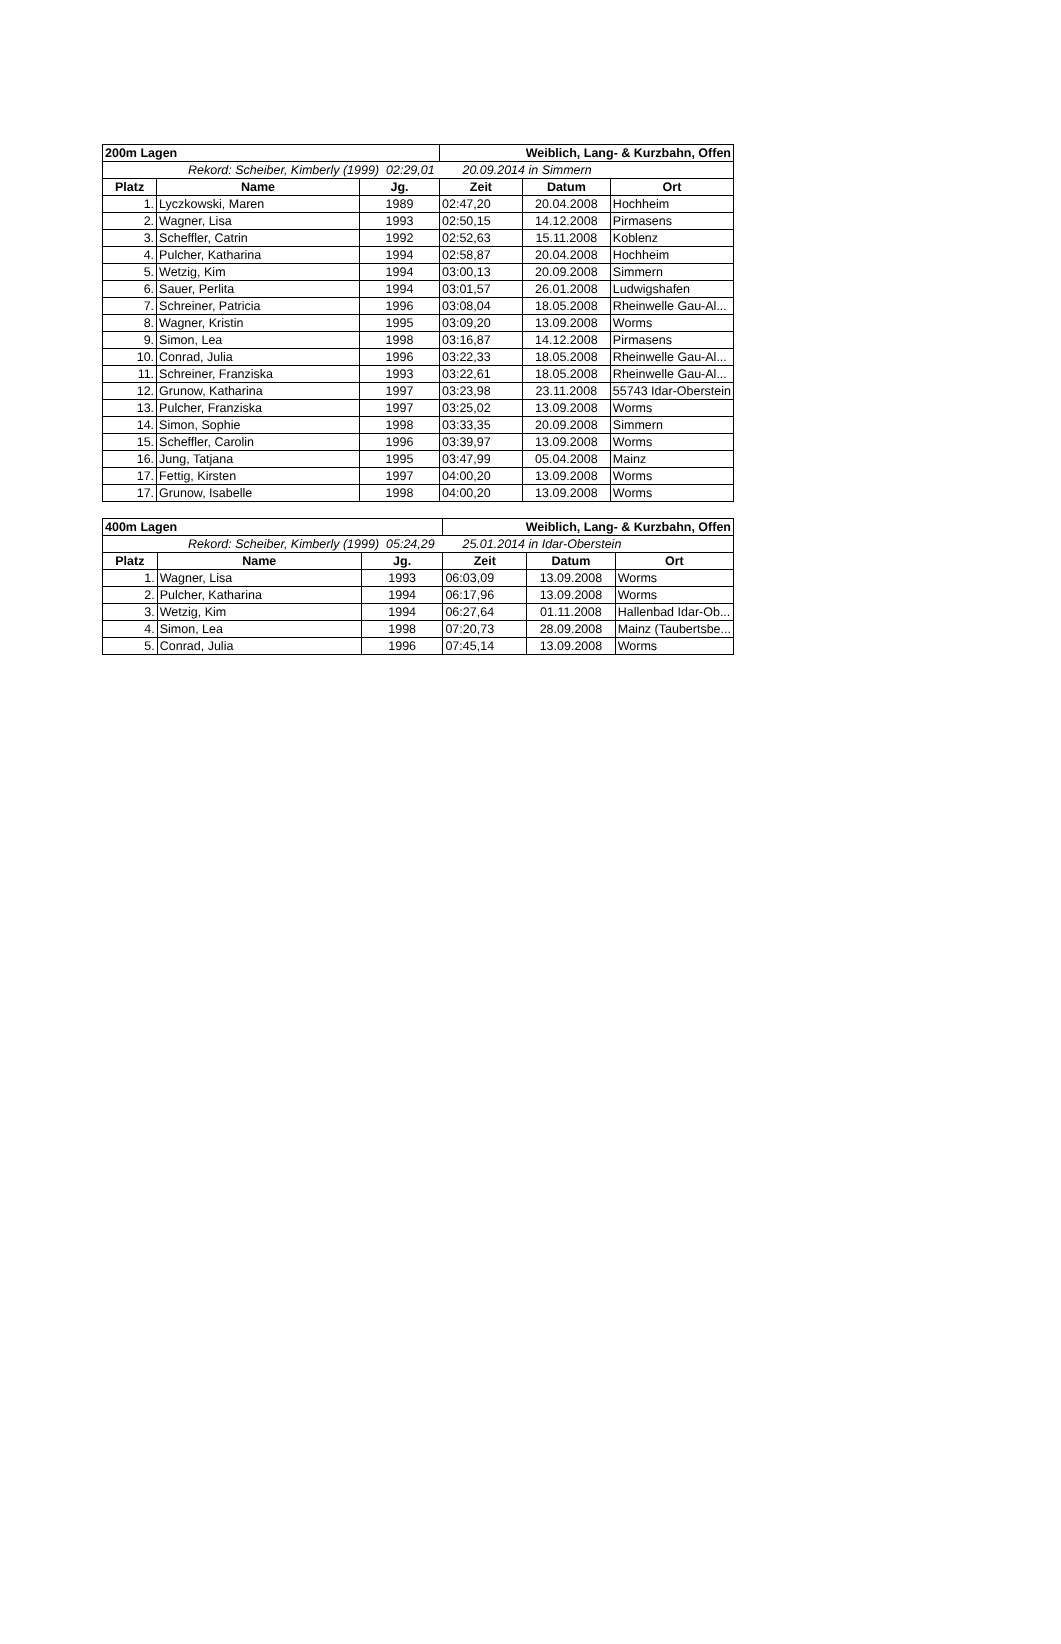| 200m Lagen | | | Weiblich, Lang- & Kurzbahn, Offen | | |
| --- | --- | --- | --- | --- | --- |
| Rekord: Scheiber, Kimberly (1999) 02:29,01 20.09.2014 in Simmern | | | | | |
| Platz | Name | Jg. | Zeit | Datum | Ort |
| 1. | Lyczkowski, Maren | 1989 | 02:47,20 | 20.04.2008 | Hochheim |
| 2. | Wagner, Lisa | 1993 | 02:50,15 | 14.12.2008 | Pirmasens |
| 3. | Scheffler, Catrin | 1992 | 02:52,63 | 15.11.2008 | Koblenz |
| 4. | Pulcher, Katharina | 1994 | 02:58,87 | 20.04.2008 | Hochheim |
| 5. | Wetzig, Kim | 1994 | 03:00,13 | 20.09.2008 | Simmern |
| 6. | Sauer, Perlita | 1994 | 03:01,57 | 26.01.2008 | Ludwigshafen |
| 7. | Schreiner, Patricia | 1996 | 03:08,04 | 18.05.2008 | Rheinwelle Gau-Al... |
| 8. | Wagner, Kristin | 1995 | 03:09,20 | 13.09.2008 | Worms |
| 9. | Simon, Lea | 1998 | 03:16,87 | 14.12.2008 | Pirmasens |
| 10. | Conrad, Julia | 1996 | 03:22,33 | 18.05.2008 | Rheinwelle Gau-Al... |
| 11. | Schreiner, Franziska | 1993 | 03:22,61 | 18.05.2008 | Rheinwelle Gau-Al... |
| 12. | Grunow, Katharina | 1997 | 03:23,98 | 23.11.2008 | 55743 Idar-Oberstein |
| 13. | Pulcher, Franziska | 1997 | 03:25,02 | 13.09.2008 | Worms |
| 14. | Simon, Sophie | 1998 | 03:33,35 | 20.09.2008 | Simmern |
| 15. | Scheffler, Carolin | 1996 | 03:39,97 | 13.09.2008 | Worms |
| 16. | Jung, Tatjana | 1995 | 03:47,99 | 05.04.2008 | Mainz |
| 17. | Fettig, Kirsten | 1997 | 04:00,20 | 13.09.2008 | Worms |
| 17. | Grunow, Isabelle | 1998 | 04:00,20 | 13.09.2008 | Worms |
| 400m Lagen | | | Weiblich, Lang- & Kurzbahn, Offen | | |
| --- | --- | --- | --- | --- | --- |
| Rekord: Scheiber, Kimberly (1999) 05:24,29 25.01.2014 in Idar-Oberstein | | | | | |
| Platz | Name | Jg. | Zeit | Datum | Ort |
| 1. | Wagner, Lisa | 1993 | 06:03,09 | 13.09.2008 | Worms |
| 2. | Pulcher, Katharina | 1994 | 06:17,96 | 13.09.2008 | Worms |
| 3. | Wetzig, Kim | 1994 | 06:27,64 | 01.11.2008 | Hallenbad Idar-Ob... |
| 4. | Simon, Lea | 1998 | 07:20,73 | 28.09.2008 | Mainz (Taubertsbe... |
| 5. | Conrad, Julia | 1996 | 07:45,14 | 13.09.2008 | Worms |